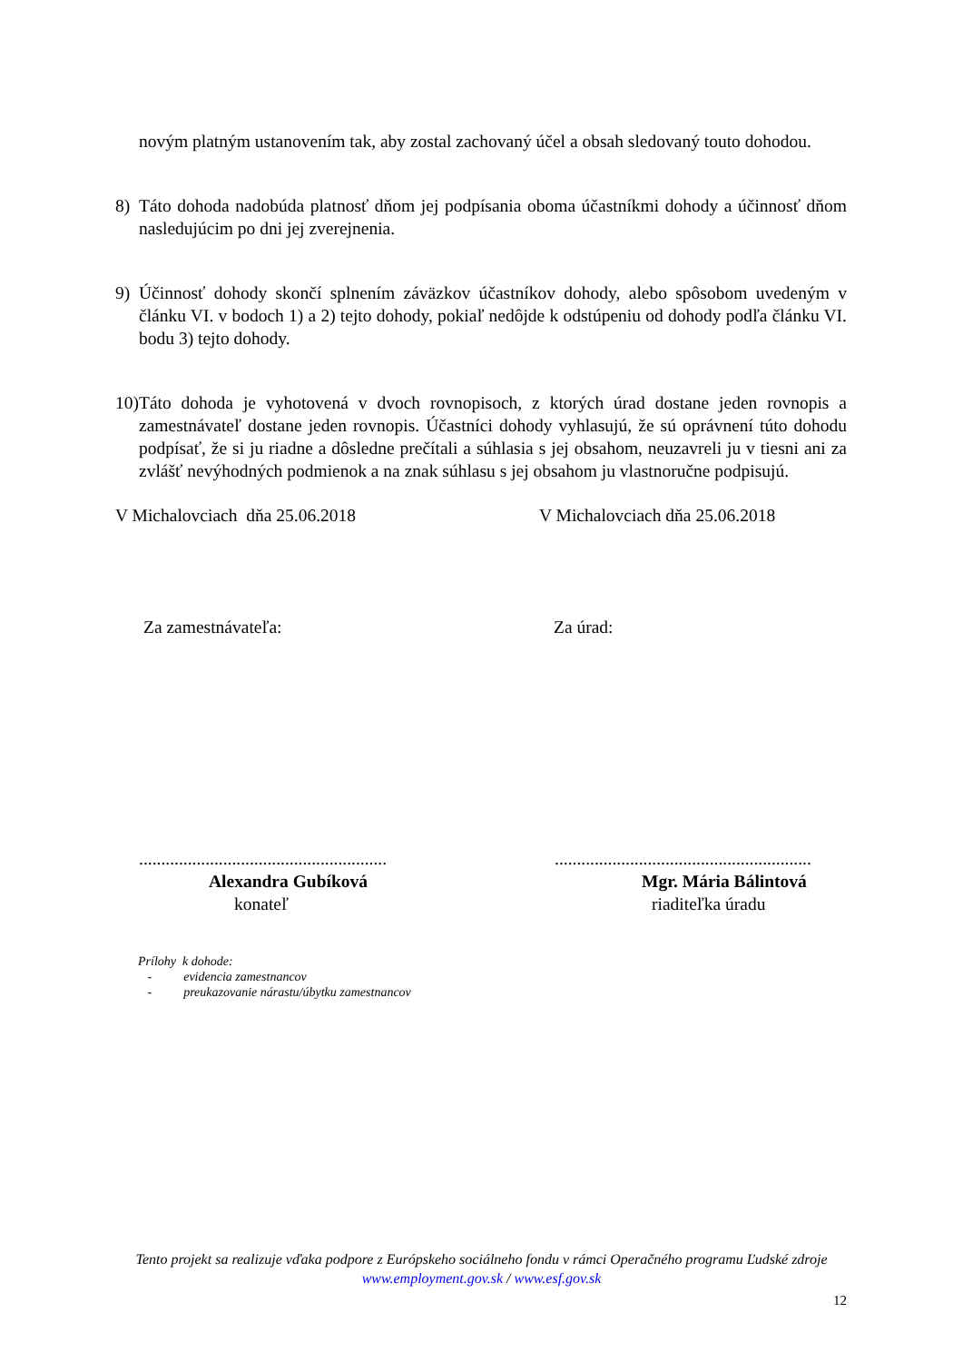novým platným ustanovením tak, aby zostal zachovaný účel a obsah sledovaný touto dohodou.
8) Táto dohoda nadobúda platnosť dňom jej podpísania oboma účastníkmi dohody a účinnosť dňom nasledujúcim po dni jej zverejnenia.
9) Účinnosť dohody skončí splnením záväzkov účastníkov dohody, alebo spôsobom uvedeným v článku VI. v bodoch 1) a 2) tejto dohody, pokiaľ nedôjde k odstúpeniu od dohody podľa článku VI. bodu 3) tejto dohody.
10)
Táto dohoda je vyhotovená v dvoch rovnopisoch, z ktorých úrad dostane jeden rovnopis a zamestnávateľ dostane jeden rovnopis. Účastníci dohody vyhlasujú, že sú oprávnení túto dohodu podpísať, že si ju riadne a dôsledne prečítali a súhlasia s jej obsahom, neuzavreli ju v tiesni ani za zvlášť nevýhodných podmienok a na znak súhlasu s jej obsahom ju vlastnoručne podpisujú.
V Michalovciach dňa 25.06.2018 V Michalovciach dňa 25.06.2018
Za zamestnávateľa: Za úrad:
........................................................
..........................................................
Alexandra Gubíková Mgr. Mária Bálintová
konateľ riaditeľka úradu
Prílohy k dohode:
- evidencia zamestnancov
- preukazovanie nárastu/úbytku zamestnancov
Tento projekt sa realizuje vďaka podpore z Európskeho sociálneho fondu v rámci Operačného programu Ľudské zdroje
www.employment.gov.sk / www.esf.gov.sk
12